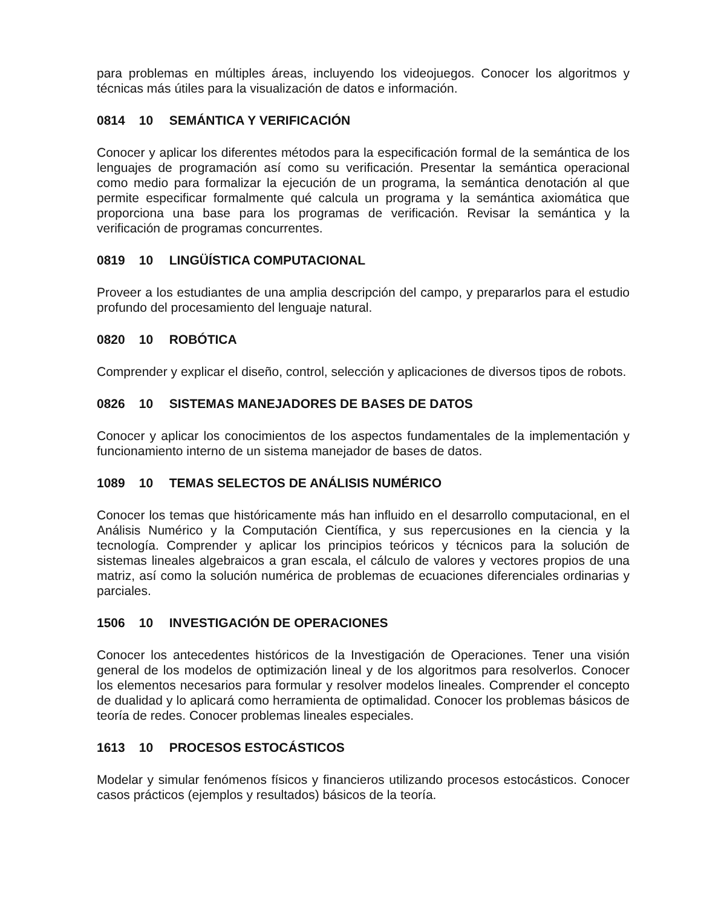para problemas en múltiples áreas, incluyendo los videojuegos. Conocer los algoritmos y técnicas más útiles para la visualización de datos e información.
0814 10 SEMÁNTICA Y VERIFICACIÓN
Conocer y aplicar los diferentes métodos para la especificación formal de la semántica de los lenguajes de programación así como su verificación. Presentar la semántica operacional como medio para formalizar la ejecución de un programa, la semántica denotación al que permite especificar formalmente qué calcula un programa y la semántica axiomática que proporciona una base para los programas de verificación. Revisar la semántica y la verificación de programas concurrentes.
0819 10 LINGÜÍSTICA COMPUTACIONAL
Proveer a los estudiantes de una amplia descripción del campo, y prepararlos para el estudio profundo del procesamiento del lenguaje natural.
0820 10 ROBÓTICA
Comprender y explicar el diseño, control, selección y aplicaciones de diversos tipos de robots.
0826 10 SISTEMAS MANEJADORES DE BASES DE DATOS
Conocer y aplicar los conocimientos de los aspectos fundamentales de la implementación y funcionamiento interno de un sistema manejador de bases de datos.
1089 10 TEMAS SELECTOS DE ANÁLISIS NUMÉRICO
Conocer los temas que históricamente más han influido en el desarrollo computacional, en el Análisis Numérico y la Computación Científica, y sus repercusiones en la ciencia y la tecnología. Comprender y aplicar los principios teóricos y técnicos para la solución de sistemas lineales algebraicos a gran escala, el cálculo de valores y vectores propios de una matriz, así como la solución numérica de problemas de ecuaciones diferenciales ordinarias y parciales.
1506 10 INVESTIGACIÓN DE OPERACIONES
Conocer los antecedentes históricos de la Investigación de Operaciones. Tener una visión general de los modelos de optimización lineal y de los algoritmos para resolverlos. Conocer los elementos necesarios para formular y resolver modelos lineales. Comprender el concepto de dualidad y lo aplicará como herramienta de optimalidad. Conocer los problemas básicos de teoría de redes. Conocer problemas lineales especiales.
1613 10 PROCESOS ESTOCÁSTICOS
Modelar y simular fenómenos físicos y financieros utilizando procesos estocásticos. Conocer casos prácticos (ejemplos y resultados) básicos de la teoría.